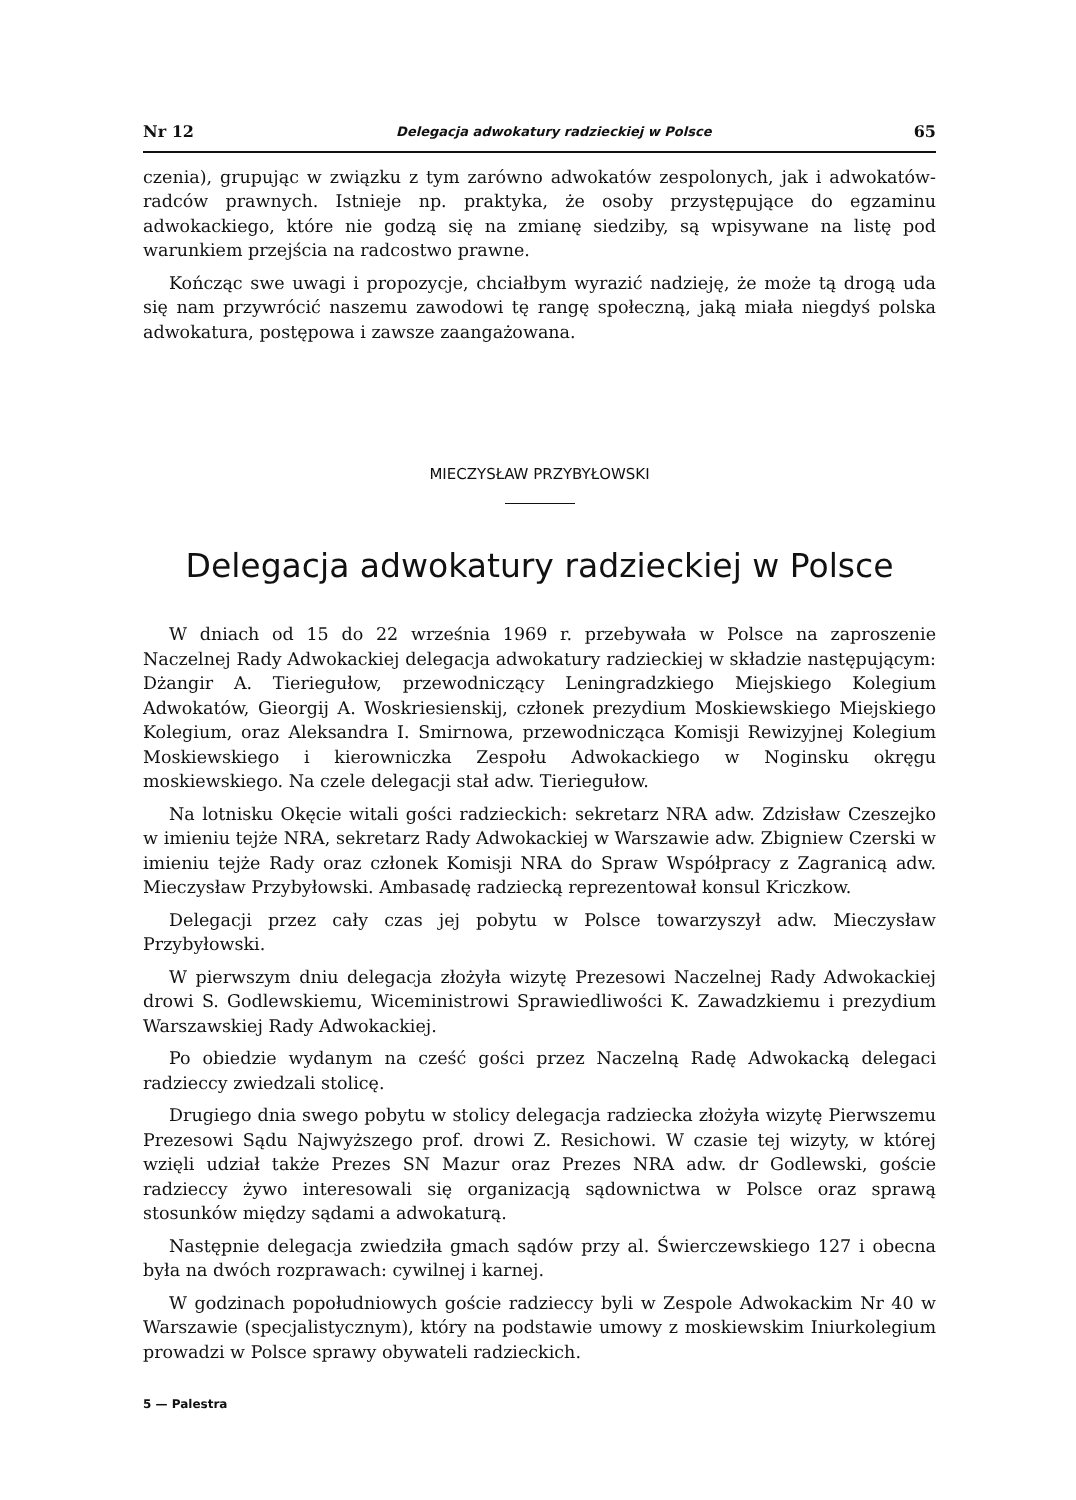Nr 12 Delegacja adwokatury radzieckiej w Polsce 65
czenia), grupując w związku z tym zarówno adwokatów zespolonych, jak i adwokatów-radców prawnych. Istnieje np. praktyka, że osoby przystępujące do egzaminu adwokackiego, które nie godzą się na zmianę siedziby, są wpisywane na listę pod warunkiem przejścia na radcostwo prawne.
Kończąc swe uwagi i propozycje, chciałbym wyrazić nadzieję, że może tą drogą uda się nam przywrócić naszemu zawodowi tę rangę społeczną, jaką miała niegdyś polska adwokatura, postępowa i zawsze zaangażowana.
MIECZYSŁAW PRZYBYŁOWSKI
Delegacja adwokatury radzieckiej w Polsce
W dniach od 15 do 22 września 1969 r. przebywała w Polsce na zaproszenie Naczelnej Rady Adwokackiej delegacja adwokatury radzieckiej w składzie następującym: Dżangir A. Tieriegułow, przewodniczący Leningradzkiego Miejskiego Kolegium Adwokatów, Gieorgij A. Woskriesienskij, członek prezydium Moskiewskiego Miejskiego Kolegium, oraz Aleksandra I. Smirnowa, przewodnicząca Komisji Rewizyjnej Kolegium Moskiewskiego i kierowniczka Zespołu Adwokackiego w Noginsku okręgu moskiewskiego. Na czele delegacji stał adw. Tieriegułow.
Na lotnisku Okęcie witali gości radzieckich: sekretarz NRA adw. Zdzisław Czeszejko w imieniu tejże NRA, sekretarz Rady Adwokackiej w Warszawie adw. Zbigniew Czerski w imieniu tejże Rady oraz członek Komisji NRA do Spraw Współpracy z Zagranicą adw. Mieczysław Przybyłowski. Ambasadę radziecką reprezentował konsul Kriczkow.
Delegacji przez cały czas jej pobytu w Polsce towarzyszył adw. Mieczysław Przybyłowski.
W pierwszym dniu delegacja złożyła wizytę Prezesowi Naczelnej Rady Adwokackiej drowi S. Godlewskiemu, Wiceministrowi Sprawiedliwości K. Zawadzkiemu i prezydium Warszawskiej Rady Adwokackiej.
Po obiedzie wydanym na cześć gości przez Naczelną Radę Adwokacką delegaci radzieccy zwiedzali stolicę.
Drugiego dnia swego pobytu w stolicy delegacja radziecka złożyła wizytę Pierwszemu Prezesowi Sądu Najwyższego prof. drowi Z. Resichowi. W czasie tej wizyty, w której wzięli udział także Prezes SN Mazur oraz Prezes NRA adw. dr Godlewski, goście radzieccy żywo interesowali się organizacją sądownictwa w Polsce oraz sprawą stosunków między sądami a adwokaturą.
Następnie delegacja zwiedziła gmach sądów przy al. Świerczewskiego 127 i obecna była na dwóch rozprawach: cywilnej i karnej.
W godzinach popołudniowych goście radzieccy byli w Zespole Adwokackim Nr 40 w Warszawie (specjalistycznym), który na podstawie umowy z moskiewskim Iniurkolegium prowadzi w Polsce sprawy obywateli radzieckich.
5 — Palestra